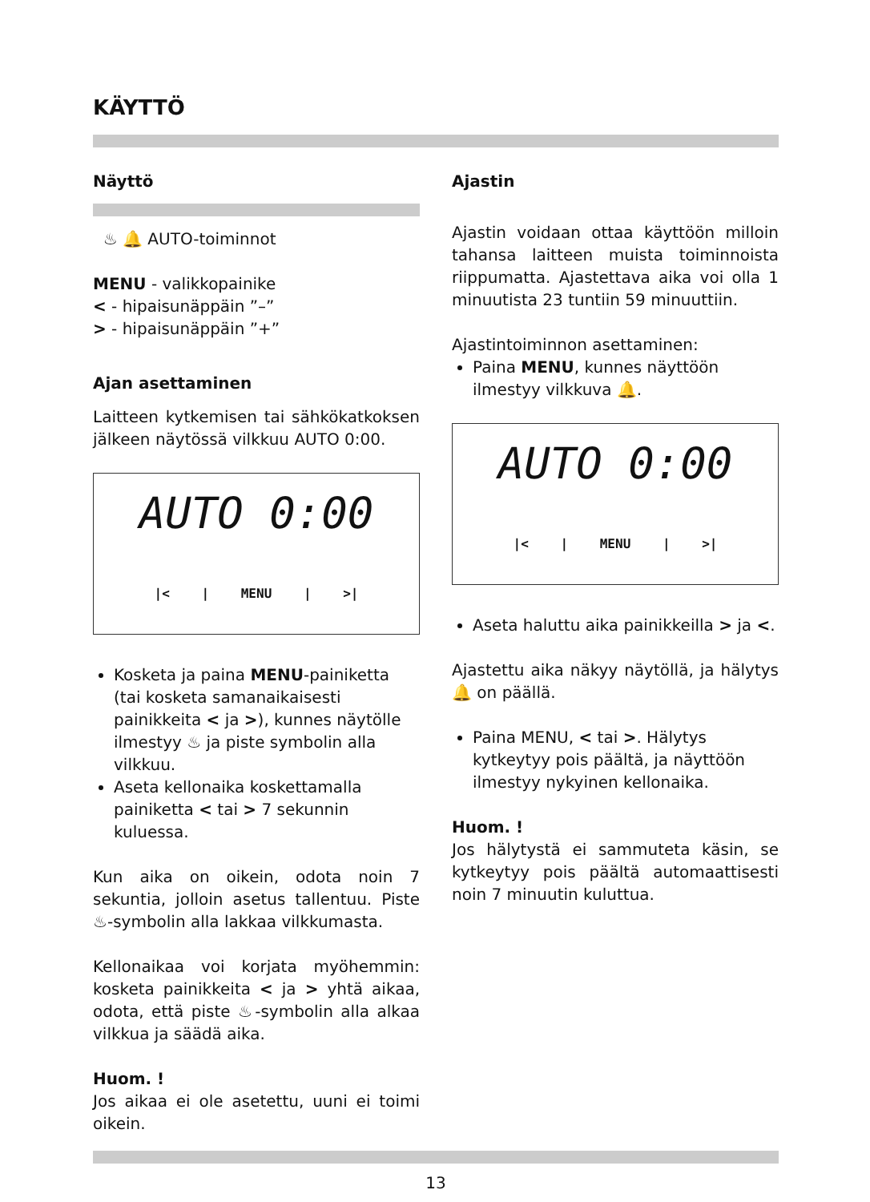KÄYTTÖ
Näyttö
♨ 🔔 AUTO-toiminnot
MENU - valikkopainike
< - hipaisunäppäin ”–”
> - hipaisunäppäin ”+”
Ajan asettaminen
Laitteen kytkemisen tai sähkökatkoksen jälkeen näytössä vilkkuu AUTO 0:00.
AUTO 0:00
|< | MENU | >|
Kosketa ja paina MENU-painiketta (tai kosketa samanaikaisesti painikkeita < ja >), kunnes näytölle ilmestyy ♨ ja piste symbolin alla vilkkuu.
Aseta kellonaika koskettamalla painiketta < tai > 7 sekunnin kuluessa.
Kun aika on oikein, odota noin 7 sekuntia, jolloin asetus tallentuu. Piste ♨-symbolin alla lakkaa vilkkumasta.
Kellonaikaa voi korjata myöhemmin: kosketa painikkeita < ja > yhtä aikaa, odota, että piste ♨-symbolin alla alkaa vilkkua ja säädä aika.
Huom. !
Jos aikaa ei ole asetettu, uuni ei toimi oikein.
Ajastin
Ajastin voidaan ottaa käyttöön milloin tahansa laitteen muista toiminnoista riippumatta. Ajastettava aika voi olla 1 minuutista 23 tuntiin 59 minuuttiin.
Ajastintoiminnon asettaminen:
Paina MENU, kunnes näyttöön ilmestyy vilkkuva 🔔.
AUTO 0:00
|< | MENU | >|
Aseta haluttu aika painikkeilla > ja <.
Ajastettu aika näkyy näytöllä, ja hälytys 🔔 on päällä.
Paina MENU, < tai >. Hälytys kytkeytyy pois päältä, ja näyttöön ilmestyy nykyinen kellonaika.
Huom. !
Jos hälytystä ei sammuteta käsin, se kytkeytyy pois päältä automaattisesti noin 7 minuutin kuluttua.
13